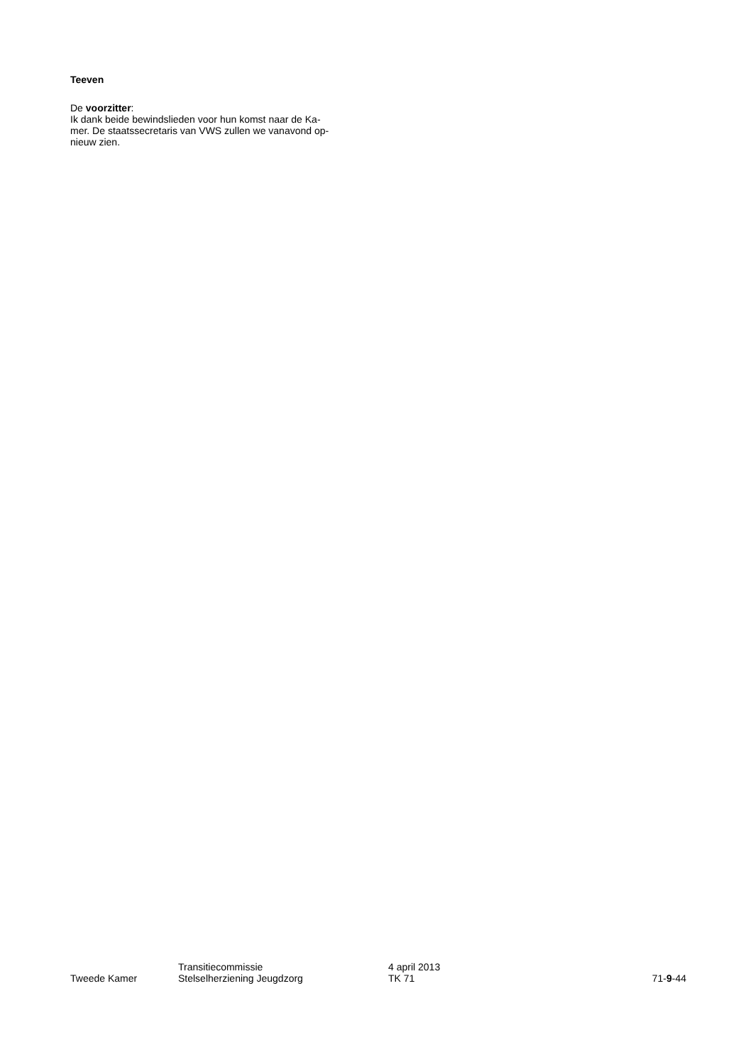Teeven
De voorzitter:
Ik dank beide bewindslieden voor hun komst naar de Ka-
mer. De staatssecretaris van VWS zullen we vanavond op-
nieuw zien.
Tweede Kamer
Transitiecommissie
Stelselherziening Jeugdzorg
4 april 2013
TK 71
71-9-44